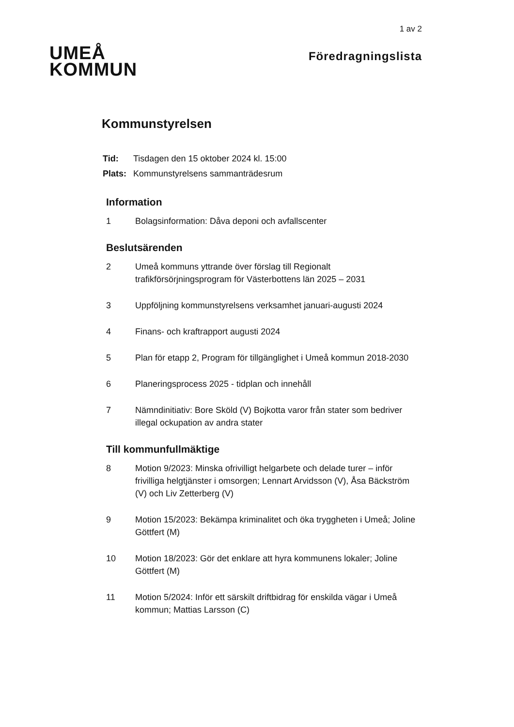1 av 2
UMEÅ
KOMMUN
Föredragningslista
Kommunstyrelsen
| Tid: | Tisdagen den 15 oktober 2024 kl. 15:00 |
| Plats: | Kommunstyrelsens sammanträdesrum |
Information
1 Bolagsinformation: Dåva deponi och avfallscenter
Beslutsärenden
2 Umeå kommuns yttrande över förslag till Regionalt trafikförsörjningsprogram för Västerbottens län 2025 – 2031
3 Uppföljning kommunstyrelsens verksamhet januari-augusti 2024
4 Finans- och kraftrapport augusti 2024
5 Plan för etapp 2, Program för tillgänglighet i Umeå kommun 2018-2030
6 Planeringsprocess 2025 - tidplan och innehåll
7 Nämndinitiativ: Bore Sköld (V) Bojkotta varor från stater som bedriver illegal ockupation av andra stater
Till kommunfullmäktige
8 Motion 9/2023: Minska ofrivilligt helgarbete och delade turer – inför frivilliga helgtjänster i omsorgen; Lennart Arvidsson (V), Åsa Bäckström (V) och Liv Zetterberg (V)
9 Motion 15/2023: Bekämpa kriminalitet och öka tryggheten i Umeå; Joline Göttfert (M)
10 Motion 18/2023: Gör det enklare att hyra kommunens lokaler; Joline Göttfert (M)
11 Motion 5/2024: Inför ett särskilt driftbidrag för enskilda vägar i Umeå kommun; Mattias Larsson (C)